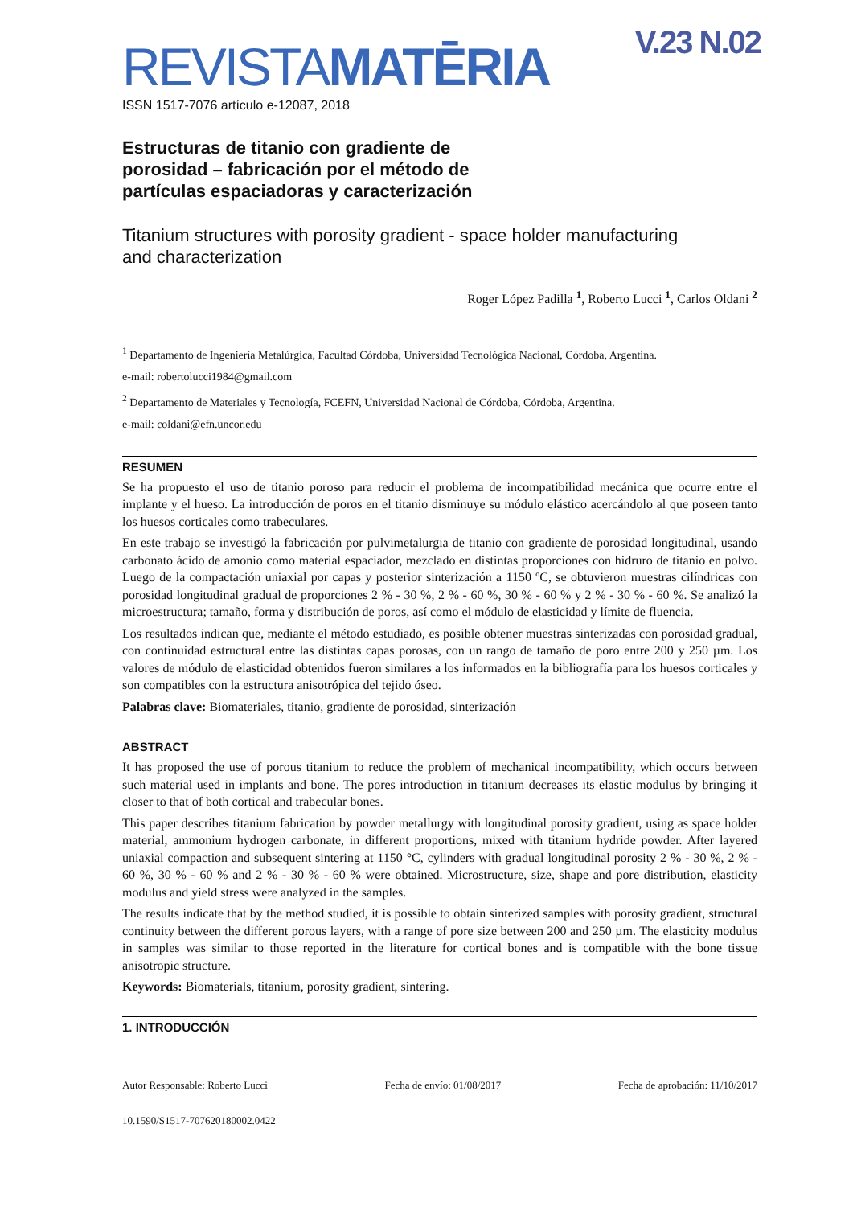V.23 N.02
REVISTAMATĒRIA
ISSN 1517-7076 artículo e-12087, 2018
Estructuras de titanio con gradiente de porosidad – fabricación por el método de partículas espaciadoras y caracterización
Titanium structures with porosity gradient - space holder manufacturing
and characterization
Roger López Padilla <sup>1</sup>, Roberto Lucci <sup>1</sup>, Carlos Oldani <sup>2</sup>
<sup>1</sup> Departamento de Ingeniería Metalúrgica, Facultad Córdoba, Universidad Tecnológica Nacional, Córdoba, Argentina.
e-mail: robertolucci1984@gmail.com
<sup>2</sup> Departamento de Materiales y Tecnología, FCEFN, Universidad Nacional de Córdoba, Córdoba, Argentina.
e-mail: coldani@efn.uncor.edu
RESUMEN
Se ha propuesto el uso de titanio poroso para reducir el problema de incompatibilidad mecánica que ocurre entre el implante y el hueso. La introducción de poros en el titanio disminuye su módulo elástico acercándolo al que poseen tanto los huesos corticales como trabeculares.
En este trabajo se investigó la fabricación por pulvimetalurgia de titanio con gradiente de porosidad longitudinal, usando carbonato ácido de amonio como material espaciador, mezclado en distintas proporciones con hidruro de titanio en polvo. Luego de la compactación uniaxial por capas y posterior sinterización a 1150 ºC, se obtuvieron muestras cilíndricas con porosidad longitudinal gradual de proporciones 2 % - 30 %, 2 % - 60 %, 30 % - 60 % y 2 % - 30 % - 60 %. Se analizó la microestructura; tamaño, forma y distribución de poros, así como el módulo de elasticidad y límite de fluencia.
Los resultados indican que, mediante el método estudiado, es posible obtener muestras sinterizadas con porosidad gradual, con continuidad estructural entre las distintas capas porosas, con un rango de tamaño de poro entre 200 y 250 µm. Los valores de módulo de elasticidad obtenidos fueron similares a los informados en la bibliografía para los huesos corticales y son compatibles con la estructura anisotrópica del tejido óseo.
Palabras clave: Biomateriales, titanio, gradiente de porosidad, sinterización
ABSTRACT
It has proposed the use of porous titanium to reduce the problem of mechanical incompatibility, which occurs between such material used in implants and bone. The pores introduction in titanium decreases its elastic modulus by bringing it closer to that of both cortical and trabecular bones.
This paper describes titanium fabrication by powder metallurgy with longitudinal porosity gradient, using as space holder material, ammonium hydrogen carbonate, in different proportions, mixed with titanium hydride powder. After layered uniaxial compaction and subsequent sintering at 1150 °C, cylinders with gradual longitudinal porosity 2 % - 30 %, 2 % - 60 %, 30 % - 60 % and 2 % - 30 % - 60 % were obtained. Microstructure, size, shape and pore distribution, elasticity modulus and yield stress were analyzed in the samples.
The results indicate that by the method studied, it is possible to obtain sinterized samples with porosity gradient, structural continuity between the different porous layers, with a range of pore size between 200 and 250 µm. The elasticity modulus in samples was similar to those reported in the literature for cortical bones and is compatible with the bone tissue anisotropic structure.
Keywords: Biomaterials, titanium, porosity gradient, sintering.
1. INTRODUCCIÓN
Autor Responsable: Roberto Lucci Fecha de envío: 01/08/2017 Fecha de aprobación: 11/10/2017
10.1590/S1517-707620180002.0422